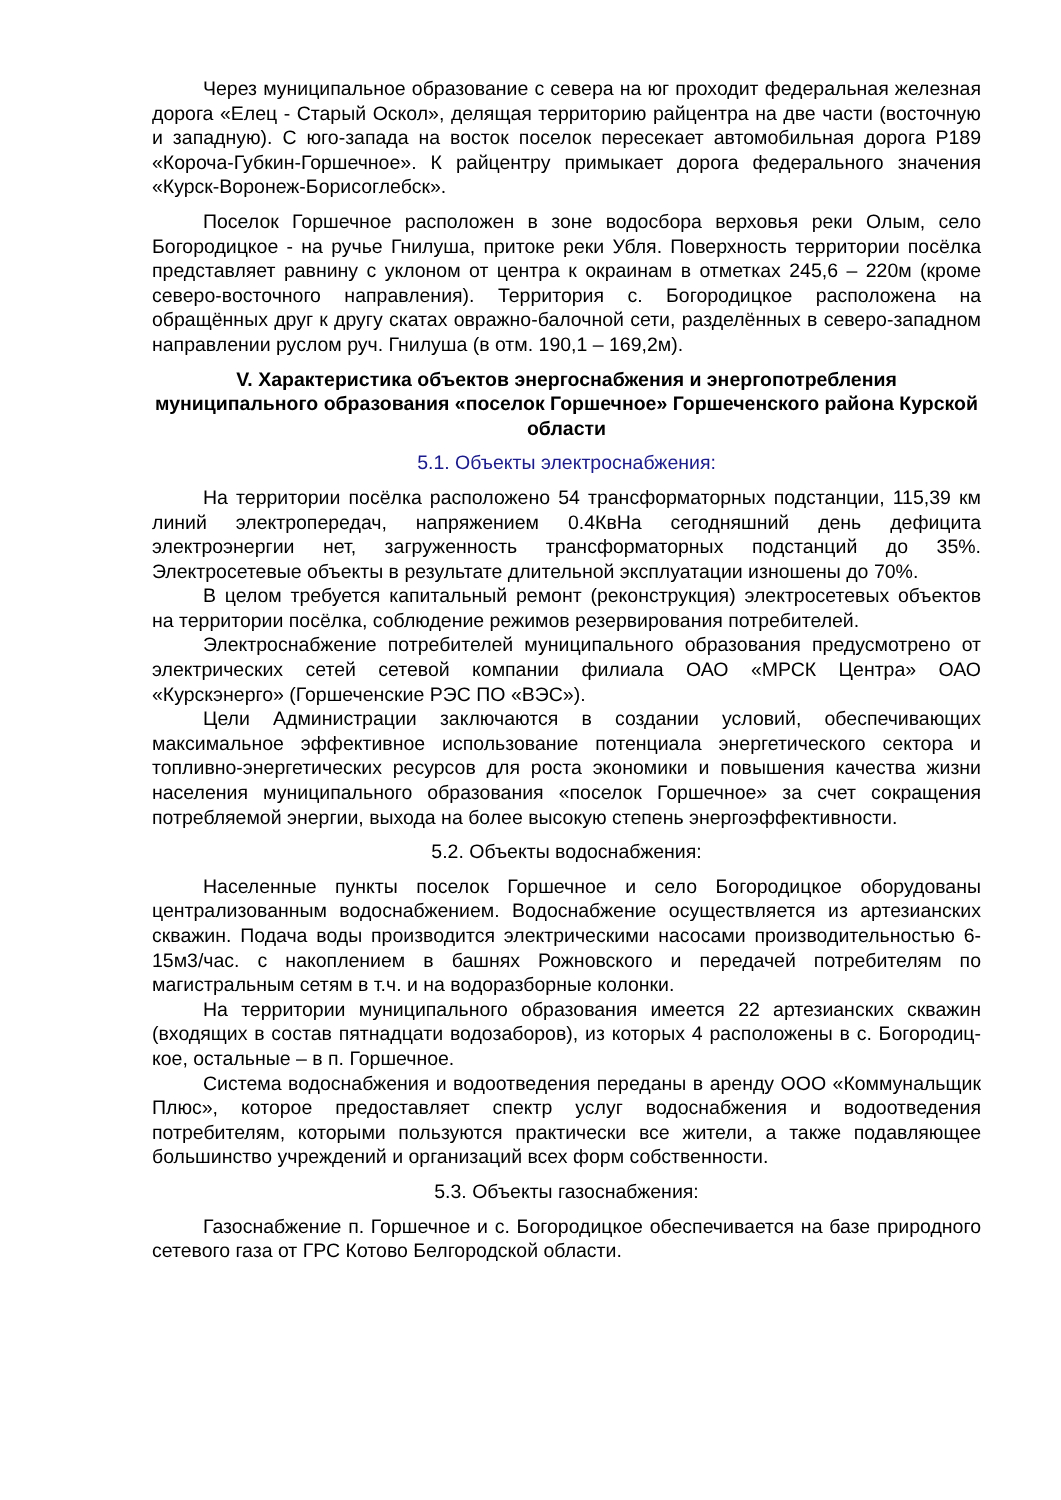Через муниципальное образование с севера на юг проходит федеральная железная дорога «Елец - Старый Оскол», делящая территорию райцентра на две части (восточную и западную). С юго-запада на восток поселок пересекает автомобильная дорога Р189 «Короча-Губкин-Горшечное». К райцентру примыкает дорога федерального значения «Курск-Воронеж-Борисоглебск».
Поселок Горшечное расположен в зоне водосбора верховья реки Олым, село Богородицкое - на ручье Гнилуша, притоке реки Убля. Поверхность территории посёлка представляет равнину с уклоном от центра к окраинам в отметках 245,6 – 220м (кроме северо-восточного направления). Территория с. Богородицкое расположена на обращённых друг к другу скатах овражно-балочной сети, разделённых в северо-западном направлении руслом руч. Гнилуша (в отм. 190,1 – 169,2м).
V. Характеристика объектов энергоснабжения и энергопотребления муниципального образования «поселок Горшечное» Горшеченского района Курской области
5.1. Объекты электроснабжения:
На территории посёлка расположено 54 трансформаторных подстанции, 115,39 км линий электропередач, напряжением 0.4КвНа сегодняшний день дефицита электроэнергии нет, загруженность трансформаторных подстанций до 35%. Электросетевые объекты в результате длительной эксплуатации изношены до 70%.
В целом требуется капитальный ремонт (реконструкция) электросетевых объектов на территории посёлка, соблюдение режимов резервирования потребителей.
Электроснабжение потребителей муниципального образования предусмотрено от электрических сетей сетевой компании филиала ОАО «МРСК Центра» ОАО «Курскэнерго» (Горшеченские РЭС ПО «ВЭС»).
Цели Администрации заключаются в создании условий, обеспечивающих максимальное эффективное использование потенциала энергетического сектора и топливно-энергетических ресурсов для роста экономики и повышения качества жизни населения муниципального образования «поселок Горшечное» за счет сокращения потребляемой энергии, выхода на более высокую степень энергоэффективности.
5.2. Объекты водоснабжения:
Населенные пункты поселок Горшечное и село Богородицкое оборудованы централизованным водоснабжением. Водоснабжение осуществляется из артезианских скважин. Подача воды производится электрическими насосами производительностью 6-15м3/час. с накоплением в башнях Рожновского и передачей потребителям по магистральным сетям в т.ч. и на водоразборные колонки.
На территории муниципального образования имеется 22 артезианских скважин (входящих в состав пятнадцати водозаборов), из которых 4 расположены в с. Богородиц-кое, остальные – в п. Горшечное.
Система водоснабжения и водоотведения переданы в аренду ООО «Коммунальщик Плюс», которое предоставляет спектр услуг водоснабжения и водоотведения потребителям, которыми пользуются практически все жители, а также подавляющее большинство учреждений и организаций всех форм собственности.
5.3. Объекты газоснабжения:
Газоснабжение п. Горшечное и с. Богородицкое обеспечивается на базе природного сетевого газа от ГРС Котово Белгородской области.